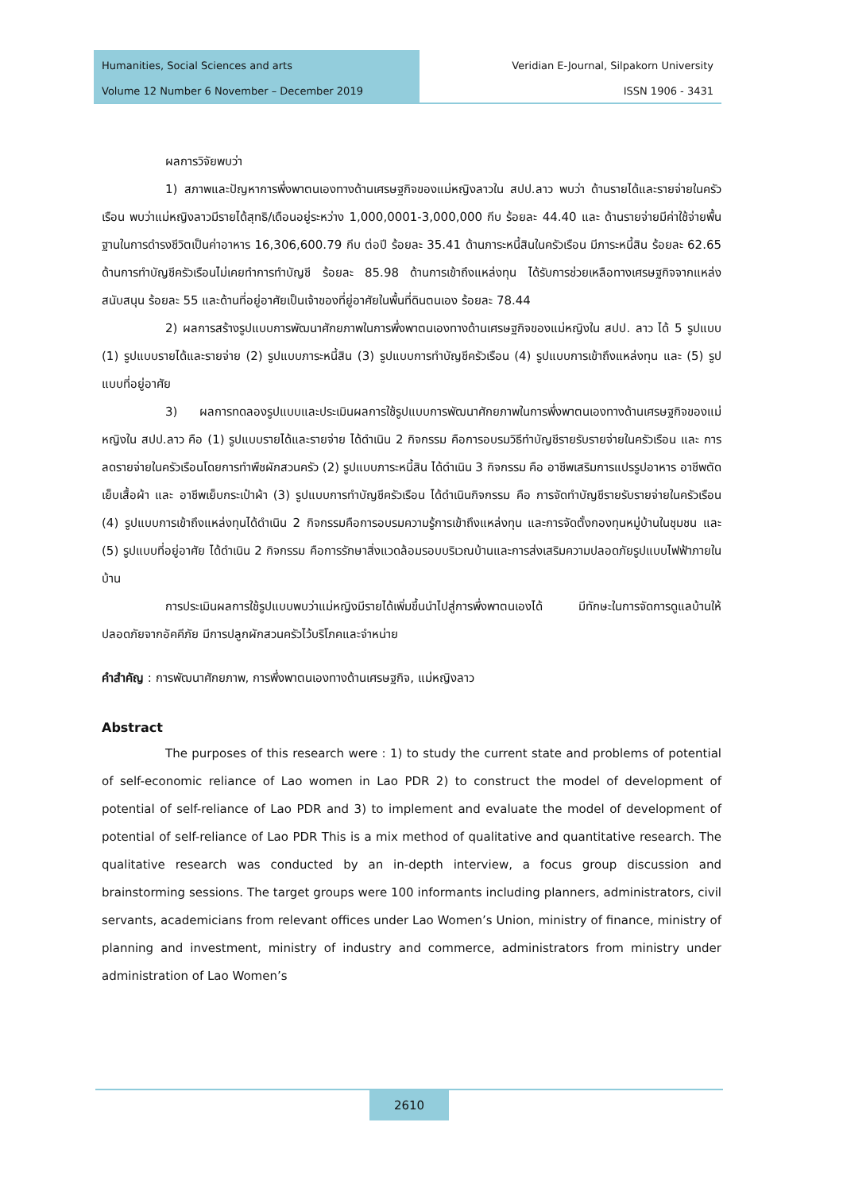Humanities, Social Sciences and arts
Volume 12 Number 6 November – December 2019
Veridian E-Journal, Silpakorn University
ISSN 1906 - 3431
ผลการวิจัยพบว่า
1) สภาพและปัญหาการพึ่งพาตนเองทางด้านเศรษฐกิจของแม่หญิงลาวใน สปป.ลาว พบว่า ด้านรายได้และรายจ่ายในครัวเรือน พบว่าแม่หญิงลาวมีรายได้สุทธิ/เดือนอยู่ระหว่าง 1,000,0001-3,000,000 กีบ ร้อยละ 44.40 และ ด้านรายจ่ายมีค่าใช้จ่ายพื้นฐานในการดำรงชีวิตเป็นค่าอาหาร 16,306,600.79 กีบ ต่อปี ร้อยละ 35.41 ด้านภาระหนี้สินในครัวเรือน มีภาระหนี้สิน ร้อยละ 62.65 ด้านการทำบัญชีครัวเรือนไม่เคยทำการทำบัญชี ร้อยละ 85.98 ด้านการเข้าถึงแหล่งทุน ได้รับการช่วยเหลือทางเศรษฐกิจจากแหล่งสนับสนุน ร้อยละ 55 และด้านที่อยู่อาศัยเป็นเจ้าของที่ยู่อาศัยในพื้นที่ดินตนเอง ร้อยละ 78.44
2) ผลการสร้างรูปแบบการพัฒนาศักยภาพในการพึ่งพาตนเองทางด้านเศรษฐกิจของแม่หญิงใน สปป. ลาว ได้ 5 รูปแบบ (1) รูปแบบรายได้และรายจ่าย (2) รูปแบบภาระหนี้สิน (3) รูปแบบการทำบัญชีครัวเรือน (4) รูปแบบการเข้าถึงแหล่งทุน และ (5) รูปแบบที่อยู่อาศัย
3) ผลการทดลองรูปแบบและประเมินผลการใช้รูปแบบการพัฒนาศักยภาพในการพึ่งพาตนเองทางด้านเศรษฐกิจของแม่หญิงใน สปป.ลาว คือ (1) รูปแบบรายได้และรายจ่าย ได้ดำเนิน 2 กิจกรรม คือการอบรมวิธีทำบัญชีรายรับรายจ่ายในครัวเรือน และ การลดรายจ่ายในครัวเรือนโดยการทำพืชผักสวนครัว (2) รูปแบบภาระหนี้สิน ได้ดำเนิน 3 กิจกรรม คือ อาชีพเสริมการแปรรูปอาหาร อาชีพตัดเย็บเสื้อผ้า และ อาชีพเย็บกระเป๋าผ้า (3) รูปแบบการทำบัญชีครัวเรือน ได้ดำเนินกิจกรรม คือ การจัดทำบัญชีรายรับรายจ่ายในครัวเรือน (4) รูปแบบการเข้าถึงแหล่งทุนได้ดำเนิน 2 กิจกรรมคือการอบรมความรู้การเข้าถึงแหล่งทุน และการจัดตั้งกองทุนหมู่บ้านในชุมชน และ (5) รูปแบบที่อยู่อาศัย ได้ดำเนิน 2 กิจกรรม คือการรักษาสิ่งแวดล้อมรอบบริเวณบ้านและการส่งเสริมความปลอดภัยรูปแบบไฟฟ้าภายในบ้าน
การประเมินผลการใช้รูปแบบพบว่าแม่หญิงมีรายได้เพิ่มขึ้นนำไปสู่การพึ่งพาตนเองได้ มีทักษะในการจัดการดูแลบ้านให้ปลอดภัยจากอัคคีภัย มีการปลูกผักสวนครัวไว้บริโภคและจำหน่าย
คำสำคัญ : การพัฒนาศักยภาพ, การพึ่งพาตนเองทางด้านเศรษฐกิจ, แม่หญิงลาว
Abstract
The purposes of this research were : 1) to study the current state and problems of potential of self-economic reliance of Lao women in Lao PDR 2) to construct the model of development of potential of self-reliance of Lao PDR and 3) to implement and evaluate the model of development of potential of self-reliance of Lao PDR This is a mix method of qualitative and quantitative research. The qualitative research was conducted by an in-depth interview, a focus group discussion and brainstorming sessions. The target groups were 100 informants including planners, administrators, civil servants, academicians from relevant offices under Lao Women’s Union, ministry of finance, ministry of planning and investment, ministry of industry and commerce, administrators from ministry under administration of Lao Women’s
2610